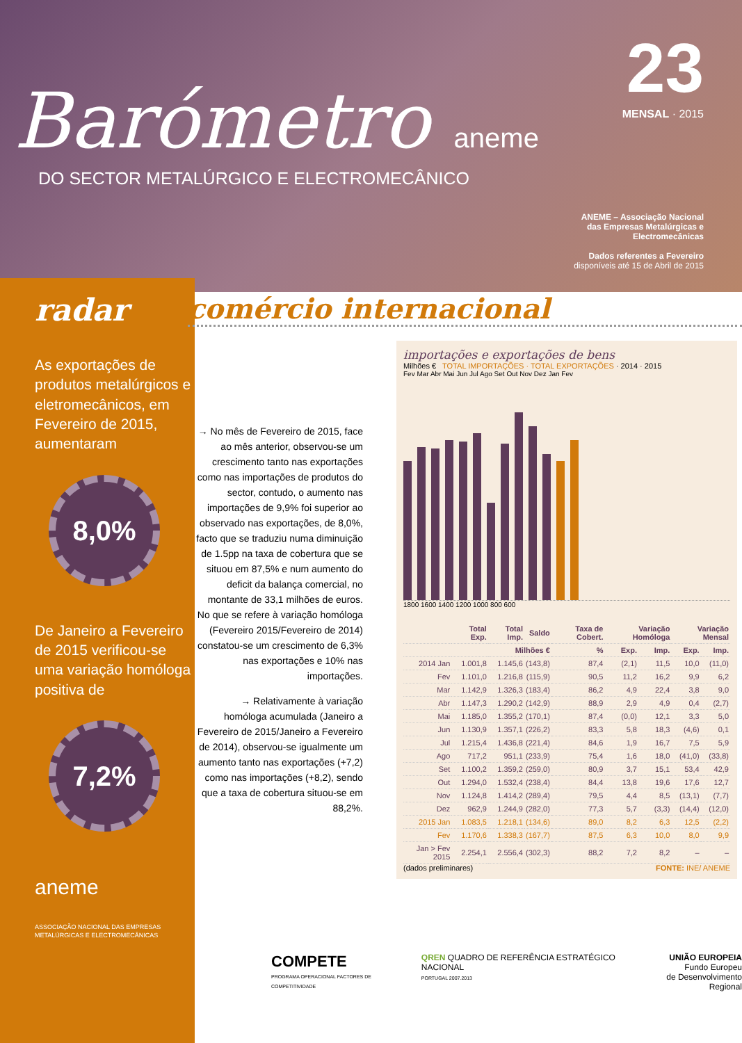Barómetro aneme
DO SECTOR METALÚRGICO E ELECTROMECÂNICO
23
MENSAL · 2015
ANEME – Associação Nacional
das Empresas Metalúrgicas e
Electromecânicas
Dados referentes a Fevereiro
disponíveis até 15 de Abril de 2015
radar
As exportações de produtos metalúrgicos e eletromecânicos, em Fevereiro de 2015, aumentaram
8,0%
De Janeiro a Fevereiro de 2015 verificou-se uma variação homóloga positiva de
7,2%
aneme
ASSOCIAÇÃO NACIONAL DAS EMPRESAS METALÚRGICAS E ELECTROMECÂNICAS
comércio internacional
→ No mês de Fevereiro de 2015, face ao mês anterior, observou-se um crescimento tanto nas exportações como nas importações de produtos do sector, contudo, o aumento nas importações de 9,9% foi superior ao observado nas exportações, de 8,0%, facto que se traduziu numa diminuição de 1.5pp na taxa de cobertura que se situou em 87,5% e num aumento do deficit da balança comercial, no montante de 33,1 milhões de euros. No que se refere à variação homóloga (Fevereiro 2015/Fevereiro de 2014) constatou-se um crescimento de 6,3% nas exportações e 10% nas importações.
→ Relativamente à variação homóloga acumulada (Janeiro a Fevereiro de 2015/Janeiro a Fevereiro de 2014), observou-se igualmente um aumento tanto nas exportações (+7,2) como nas importações (+8,2), sendo que a taxa de cobertura situou-se em 88,2%.
importações e exportações de bens
Milhões € TOTAL IMPORTAÇÕES · TOTAL EXPORTAÇÕES · 2014 · 2015
Fev Mar Abr Mai Jun Jul Ago Set Out Nov Dez Jan Fev
1800 1600 1400 1200 1000 800 600
| | Total Exp. | Total Imp. | Saldo | Taxa de Cobert. | Variação Homóloga | | Variação Mensal | |
| --- | --- | --- | --- | --- | --- | --- | --- | --- |
| | Milhões € | | | % | Exp. | Imp. | Exp. | Imp. |
| 2014 Jan | 1.001,8 | 1.145,6 | (143,8) | 87,4 | (2,1) | 11,5 | 10,0 | (11,0) |
| Fev | 1.101,0 | 1.216,8 | (115,9) | 90,5 | 11,2 | 16,2 | 9,9 | 6,2 |
| Mar | 1.142,9 | 1.326,3 | (183,4) | 86,2 | 4,9 | 22,4 | 3,8 | 9,0 |
| Abr | 1.147,3 | 1.290,2 | (142,9) | 88,9 | 2,9 | 4,9 | 0,4 | (2,7) |
| Mai | 1.185,0 | 1.355,2 | (170,1) | 87,4 | (0,0) | 12,1 | 3,3 | 5,0 |
| Jun | 1.130,9 | 1.357,1 | (226,2) | 83,3 | 5,8 | 18,3 | (4,6) | 0,1 |
| Jul | 1.215,4 | 1.436,8 | (221,4) | 84,6 | 1,9 | 16,7 | 7,5 | 5,9 |
| Ago | 717,2 | 951,1 | (233,9) | 75,4 | 1,6 | 18,0 | (41,0) | (33,8) |
| Set | 1.100,2 | 1.359,2 | (259,0) | 80,9 | 3,7 | 15,1 | 53,4 | 42,9 |
| Out | 1.294,0 | 1.532,4 | (238,4) | 84,4 | 13,8 | 19,6 | 17,6 | 12,7 |
| Nov | 1.124,8 | 1.414,2 | (289,4) | 79,5 | 4,4 | 8,5 | (13,1) | (7,7) |
| Dez | 962,9 | 1.244,9 | (282,0) | 77,3 | 5,7 | (3,3) | (14,4) | (12,0) |
| 2015 Jan | 1.083,5 | 1.218,1 | (134,6) | 89,0 | 8,2 | 6,3 | 12,5 | (2,2) |
| Fev | 1.170,6 | 1.338,3 | (167,7) | 87,5 | 6,3 | 10,0 | 8,0 | 9,9 |
| Jan > Fev 2015 | 2.254,1 | 2.556,4 | (302,3) | 88,2 | 7,2 | 8,2 | – | – |
(dados preliminares) FONTE: INE/ ANEME
COMPETE
PROGRAMA OPERACIONAL FACTORES DE COMPETITIVIDADE
QREN QUADRO DE REFERÊNCIA ESTRATÉGICO NACIONAL
PORTUGAL 2007.2013
UNIÃO EUROPEIA
Fundo Europeu
de Desenvolvimento Regional